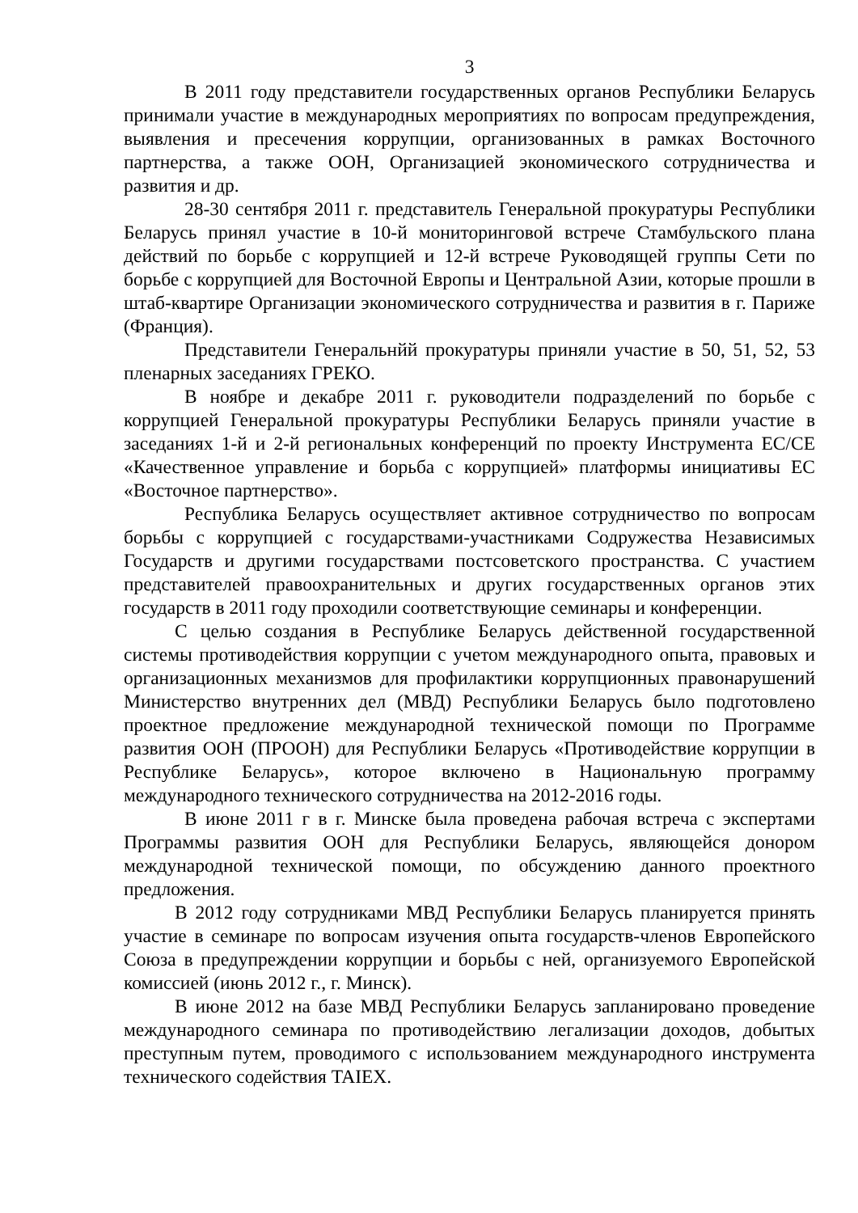3
В 2011 году представители государственных органов Республики Беларусь принимали участие в международных мероприятиях по вопросам предупреждения, выявления и пресечения коррупции, организованных в рамках Восточного партнерства, а также ООН, Организацией экономического сотрудничества и развития и др.
28-30 сентября 2011 г. представитель Генеральной прокуратуры Республики Беларусь принял участие в 10-й мониторинговой встрече Стамбульского плана действий по борьбе с коррупцией и 12-й встрече Руководящей группы Сети по борьбе с коррупцией для Восточной Европы и Центральной Азии, которые прошли в штаб-квартире Организации экономического сотрудничества и развития в г. Париже (Франция).
Представители Генеральнйй прокуратуры приняли участие в 50, 51, 52, 53 пленарных заседаниях ГРЕКО.
В ноябре и декабре 2011 г. руководители подразделений по борьбе с коррупцией Генеральной прокуратуры Республики Беларусь приняли участие в заседаниях 1-й и 2-й региональных конференций по проекту Инструмента ЕС/СЕ «Качественное управление и борьба с коррупцией» платформы инициативы ЕС «Восточное партнерство».
Республика Беларусь осуществляет активное сотрудничество по вопросам борьбы с коррупцией с государствами-участниками Содружества Независимых Государств и другими государствами постсоветского пространства. С участием представителей правоохранительных и других государственных органов этих государств в 2011 году проходили соответствующие семинары и конференции.
С целью создания в Республике Беларусь действенной государственной системы противодействия коррупции с учетом международного опыта, правовых и организационных механизмов для профилактики коррупционных правонарушений Министерство внутренних дел (МВД) Республики Беларусь было подготовлено проектное предложение международной технической помощи по Программе развития ООН (ПРООН) для Республики Беларусь «Противодействие коррупции в Республике Беларусь», которое включено в Национальную программу международного технического сотрудничества на 2012-2016 годы.
В июне 2011 г в г. Минске была проведена рабочая встреча с экспертами Программы развития ООН для Республики Беларусь, являющейся донором международной технической помощи, по обсуждению данного проектного предложения.
В 2012 году сотрудниками МВД Республики Беларусь планируется принять участие в семинаре по вопросам изучения опыта государств-членов Европейского Союза в предупреждении коррупции и борьбы с ней, организуемого Европейской комиссией (июнь 2012 г., г. Минск).
В июне 2012 на базе МВД Республики Беларусь запланировано проведение международного семинара по противодействию легализации доходов, добытых преступным путем, проводимого с использованием международного инструмента технического содействия TAIEX.